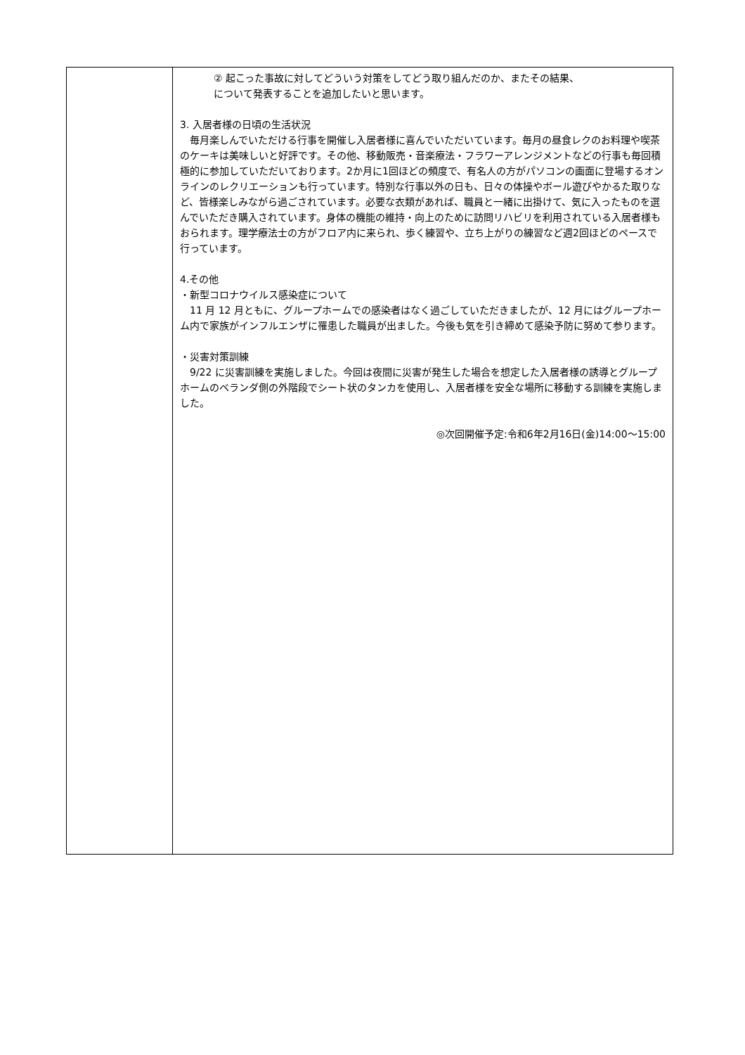| | ② 起こった事故に対してどういう対策をしてどう取り組んだのか、またその結果、 について発表することを追加したいと思います。 3. 入居者様の日頃の生活状況 毎月楽しんでいただける行事を開催し入居者様に喜んでいただいています。毎月の昼食レクのお料理や喫茶のケーキは美味しいと好評です。その他、移動販売・音楽療法・フラワーアレンジメントなどの行事も毎回積極的に参加していただいております。2か月に1回ほどの頻度で、有名人の方がパソコンの画面に登場するオンラインのレクリエーションも行っています。特別な行事以外の日も、日々の体操やボール遊びやかるた取りなど、皆様楽しみながら過ごされています。必要な衣類があれば、職員と一緒に出掛けて、気に入ったものを選んでいただき購入されています。身体の機能の維持・向上のために訪問リハビリを利用されている入居者様もおられます。理学療法士の方がフロア内に来られ、歩く練習や、立ち上がりの練習など週2回ほどのペースで行っています。 4.その他 ・新型コロナウイルス感染症について 11 月 12 月ともに、グループホームでの感染者はなく過ごしていただきましたが、12 月にはグループホーム内で家族がインフルエンザに罹患した職員が出ました。今後も気を引き締めて感染予防に努めて参ります。 ・災害対策訓練 9/22 に災害訓練を実施しました。今回は夜間に災害が発生した場合を想定した入居者様の誘導とグループホームのベランダ側の外階段でシート状のタンカを使用し、入居者様を安全な場所に移動する訓練を実施しました。 ◎次回開催予定:令和6年2月16日(金)14:00～15:00 |